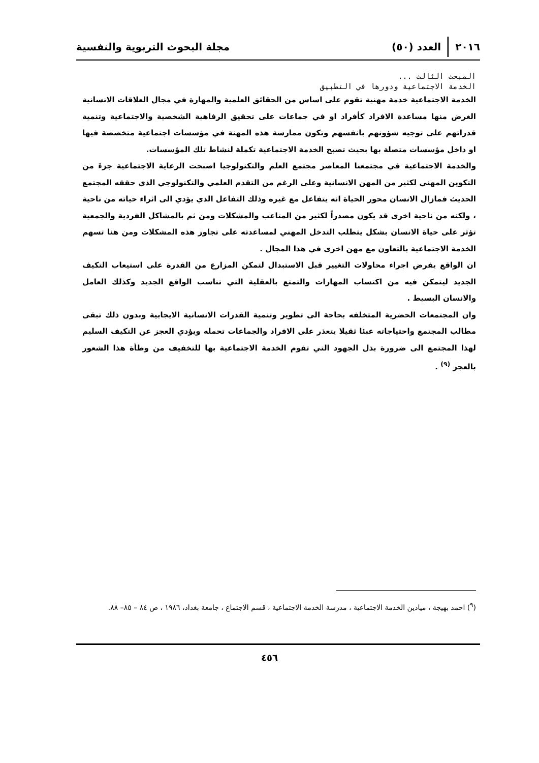٢٠١٦ العدد (٥٠) مجلة البحوث التربوية والنفسية
المبحث الثالث ...
الخدمة الاجتماعية ودورها في التطبيق
الخدمة الاجتماعية خدمة مهنية تقوم على اساس من الحقائق العلمية والمهارة في مجال العلاقات الانسانية الغرض منها مساعدة الافراد كأفراد او في جماعات على تحقيق الرفاهية الشخصية والاجتماعية وتنمية قدراتهم على توجيه شؤونهم بانفسهم وتكون ممارسة هذه المهنة في مؤسسات اجتماعية متخصصة فيها او داخل مؤسسات متصلة بها بحيث تصبح الخدمة الاجتماعية تكملة لنشاط تلك المؤسسات.
والخدمة الاجتماعية في مجتمعنا المعاصر مجتمع العلم والتكنولوجيا اصبحت الرعاية الاجتماعية جزءً من التكوين المهني لكثير من المهن الانسانية وعلى الرغم من التقدم العلمي والتكنولوجي الذي حققه المجتمع الحديث فمازال الانسان محور الحياة انه يتفاعل مع غيره وذلك التفاعل الذي يؤدي الى اثراء حياته من ناحية ، ولكنه من ناحية اخرى قد يكون مصدراً لكثير من المتاعب والمشكلات ومن ثم بالمشاكل الفردية والجمعية تؤثر على حياة الانسان بشكل يتطلب التدخل المهني لمساعدته على تجاوز هذه المشكلات ومن هنا تسهم الخدمة الاجتماعية بالتعاون مع مهن اخرى في هذا المجال .
ان الواقع يفرض اجراء محاولات التغيير قبل الاستبدال لتمكن المزارع من القدرة على استيعاب التكيف الجديد ليتمكن فيه من اكتساب المهارات والتمتع بالعقلية التي تناسب الواقع الجديد وكذلك العامل والانسان البسيط .
وان المجتمعات الحضرية المتخلفه بحاجة الى تطوير وتنمية القدرات الانسانية الايجابية وبدون ذلك تبقى مطالب المجتمع واحتياجاته عبئا ثقيلا يتعذر على الافراد والجماعات تحمله ويؤدي العجز عن التكيف السليم لهذا المجتمع الى ضرورة بذل الجهود التي تقوم الخدمة الاجتماعية بها للتخفيف من وطأة هذا الشعور بالعجز <sup>(٩)</sup> .
(<sup>٩</sup>) احمد بهيجة ، ميادين الخدمة الاجتماعية ، مدرسة الخدمة الاجتماعية ، قسم الاجتماع ، جامعة بغداد، ١٩٨٦ ، ص ٨٤ – ٨٥– ٨٨.
٤٥٦